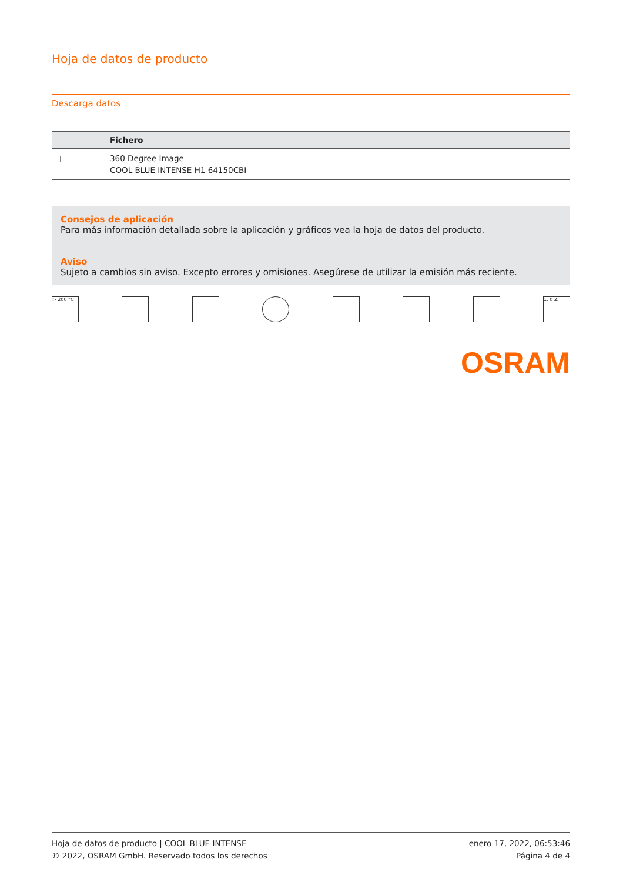Hoja de datos de producto
Descarga datos
| | Fichero |
| --- | --- |
| ▯ | 360 Degree Image COOL BLUE INTENSE H1 64150CBI |
Consejos de aplicación
Para más información detallada sobre la aplicación y gráficos vea la hoja de datos del producto.
Aviso
Sujeto a cambios sin aviso. Excepto errores y omisiones. Asegúrese de utilizar la emisión más reciente.
> 200 °C 1. 0 2.
OSRAM
Hoja de datos de producto | COOL BLUE INTENSE
© 2022, OSRAM GmbH. Reservado todos los derechos
enero 17, 2022, 06:53:46
Página 4 de 4